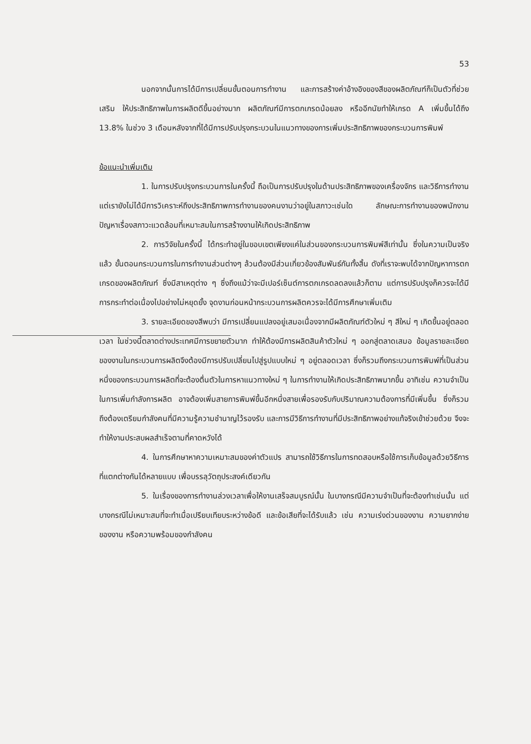53
นอกจากนั้นการได้มีการเปลี่ยนขั้นตอนการทำงาน และการสร้างค่าอ้างอิงของสีของผลิตภัณฑ์ก็เป็นตัวที่ช่วยเสริม ให้ประสิทธิภาพในการผลิตดีขึ้นอย่างมาก ผลิตภัณฑ์มีการตกเกรดน้อยลง หรืออีกนัยทำให้เกรด A เพิ่มขึ้นได้ถึง 13.8% ในช่วง 3 เดือนหลังจากที่ได้มีการปรับปรุงกระบวนในแนวทางของการเพิ่มประสิทธิภาพของกระบวนการพิมพ์
ข้อแนะนำเพิ่มเติม
1. ในการปรับปรุงกระบวนการในครั้งนี้ ถือเป็นการปรับปรุงในด้านประสิทธิภาพของเครื่องจักร และวิธีการทำงาน แต่เรายังไม่ได้มีการวิเคราะห์ถึงประสิทธิภาพการทำงานของคนงานว่าอยู่ในสภาวะเช่นใด ลักษณะการทำงานของพนักงาน ปัญหาเรื่องสภาวะแวดล้อมที่เหมาะสมในการสร้างงานให้เกิดประสิทธิภาพ
2. การวิจัยในครั้งนี้ ได้กระทำอยู่ในขอบเขตเพียงแค่ในส่วนของกระบวนการพิมพ์สีเท่านั้น ซึ่งในความเป็นจริงแล้ว ขั้นตอนกระบวนการในการทำงานส่วนต่างๆ ล้วนต้องมีส่วนเกี่ยวข้องสัมพันธ์กันทั้งสิ้น ดังที่เราจะพบได้จากปัญหาการตกเกรดของผลิตภัณฑ์ ซึ่งมีสาเหตุต่าง ๆ ซึ่งถึงแม้ว่าจะมีเปอร์เซ็นต์การตกเกรดลดลงแล้วก็ตาม แต่การปรับปรุงก็ควรจะได้มีการกระทำต่อเนื่องไปอย่างไม่หยุดยั้ง จุดงานก่อนหน้ากระบวนการผลิตควรจะได้มีการศึกษาเพิ่มเติม
3. รายละเอียดของสีพบว่า มีการเปลี่ยนแปลงอยู่เสมอเนื่องจากมีผลิตภัณฑ์ตัวใหม่ ๆ สีใหม่ ๆ เกิดขึ้นอยู่ตลอดเวลา ในช่วงนี้ตลาดต่างประเทศมีการขยายตัวมาก ทำให้ต้องมีการผลิตสินค้าตัวใหม่ ๆ ออกสู่ตลาดเสมอ ข้อมูลรายละเอียดของงานในกระบวนการผลิตจึงต้องมีการปรับเปลี่ยนไปสู่รูปแบบใหม่ ๆ อยู่ตลอดเวลา ซึ่งก็รวมถึงกระบวนการพิมพ์ที่เป็นส่วนหนึ่งของกระบวนการผลิตที่จะต้องตื่นตัวในการหาแนวทางใหม่ ๆ ในการทำงานให้เกิดประสิทธิภาพมากขึ้น อาทิเช่น ความจำเป็นในการเพิ่มกำลังการผลิต อาจต้องเพิ่มสายการพิมพ์ขึ้นอีกหนึ่งสายเพื่อรองรับกับปริมาณความต้องการที่มีเพิ่มขึ้น ซึ่งก็รวมถึงต้องเตรียมกำลังคนที่มีความรู้ความชำนาญไว้รองรับ และการมีวิธีการทำงานที่มีประสิทธิภาพอย่างแท้จริงเข้าช่วยด้วย จึงจะทำให้งานประสบผลสำเร็จตามที่คาดหวังได้
4. ในการศึกษาหาความเหมาะสมของค่าตัวแปร สามารถใช้วิธีการในการทดสอบหรือใช้การเก็บข้อมูลด้วยวิธีการที่แตกต่างกันได้หลายแบบ เพื่อบรรลุวัตถุประสงค์เดียวกัน
5. ในเรื่องของการทำงานล่วงเวลาเพื่อให้งานเสร็จสมบูรณ์นั้น ในบางกรณีมีความจำเป็นที่จะต้องทำเช่นนั้น แต่บางกรณีไม่เหมาะสมที่จะทำเมื่อเปรียบเทียบระหว่างข้อดี และข้อเสียที่จะได้รับแล้ว เช่น ความเร่งด่วนของงาน ความยากง่ายของงาน หรือความพร้อมของกำลังคน